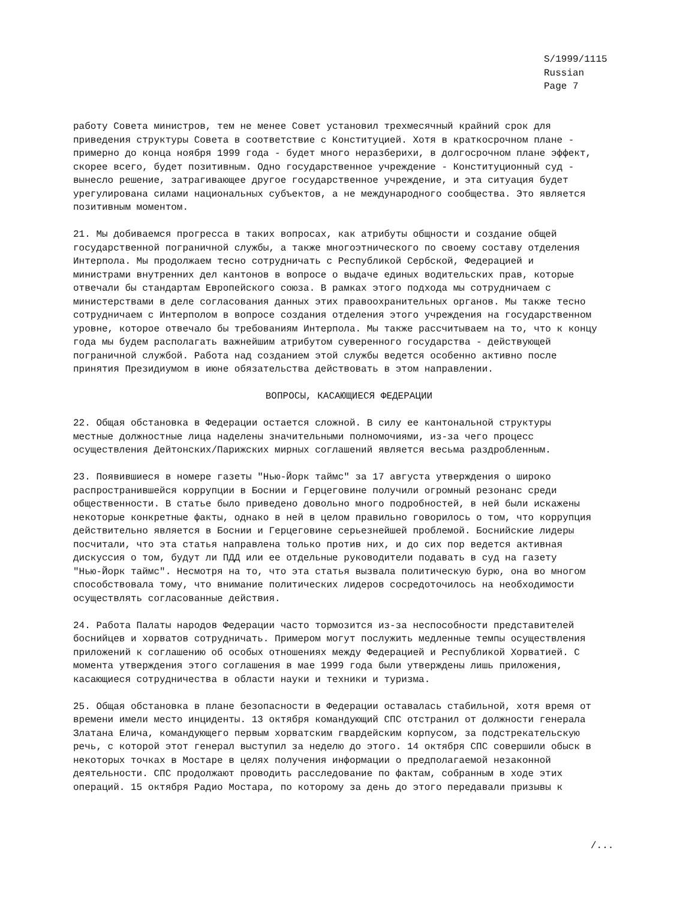S/1999/1115
Russian
Page 7
работу Совета министров, тем не менее Совет установил трехмесячный крайний срок для приведения структуры Совета в соответствие с Конституцией. Хотя в краткосрочном плане - примерно до конца ноября 1999 года - будет много неразберихи, в долгосрочном плане эффект, скорее всего, будет позитивным. Одно государственное учреждение - Конституционный суд - вынесло решение, затрагивающее другое государственное учреждение, и эта ситуация будет урегулирована силами национальных субъектов, а не международного сообщества. Это является позитивным моментом.
21. Мы добиваемся прогресса в таких вопросах, как атрибуты общности и создание общей государственной пограничной службы, а также многоэтнического по своему составу отделения Интерпола. Мы продолжаем тесно сотрудничать с Республикой Сербской, Федерацией и министрами внутренних дел кантонов в вопросе о выдаче единых водительских прав, которые отвечали бы стандартам Европейского союза. В рамках этого подхода мы сотрудничаем с министерствами в деле согласования данных этих правоохранительных органов. Мы также тесно сотрудничаем с Интерполом в вопросе создания отделения этого учреждения на государственном уровне, которое отвечало бы требованиям Интерпола. Мы также рассчитываем на то, что к концу года мы будем располагать важнейшим атрибутом суверенного государства - действующей пограничной службой. Работа над созданием этой службы ведется особенно активно после принятия Президиумом в июне обязательства действовать в этом направлении.
ВОПРОСЫ, КАСАЮЩИЕСЯ ФЕДЕРАЦИИ
22. Общая обстановка в Федерации остается сложной. В силу ее кантональной структуры местные должностные лица наделены значительными полномочиями, из-за чего процесс осуществления Дейтонских/Парижских мирных соглашений является весьма раздробленным.
23. Появившиеся в номере газеты "Нью-Йорк таймс" за 17 августа утверждения о широко распространившейся коррупции в Боснии и Герцеговине получили огромный резонанс среди общественности. В статье было приведено довольно много подробностей, в ней были искажены некоторые конкретные факты, однако в ней в целом правильно говорилось о том, что коррупция действительно является в Боснии и Герцеговине серьезнейшей проблемой. Боснийские лидеры посчитали, что эта статья направлена только против них, и до сих пор ведется активная дискуссия о том, будут ли ПДД или ее отдельные руководители подавать в суд на газету "Нью-Йорк таймс". Несмотря на то, что эта статья вызвала политическую бурю, она во многом способствовала тому, что внимание политических лидеров сосредоточилось на необходимости осуществлять согласованные действия.
24. Работа Палаты народов Федерации часто тормозится из-за неспособности представителей боснийцев и хорватов сотрудничать. Примером могут послужить медленные темпы осуществления приложений к соглашению об особых отношениях между Федерацией и Республикой Хорватией. С момента утверждения этого соглашения в мае 1999 года были утверждены лишь приложения, касающиеся сотрудничества в области науки и техники и туризма.
25. Общая обстановка в плане безопасности в Федерации оставалась стабильной, хотя время от времени имели место инциденты. 13 октября командующий СПС отстранил от должности генерала Златана Елича, командующего первым хорватским гвардейским корпусом, за подстрекательскую речь, с которой этот генерал выступил за неделю до этого. 14 октября СПС совершили обыск в некоторых точках в Мостаре в целях получения информации о предполагаемой незаконной деятельности. СПС продолжают проводить расследование по фактам, собранным в ходе этих операций. 15 октября Радио Мостара, по которому за день до этого передавали призывы к
/...